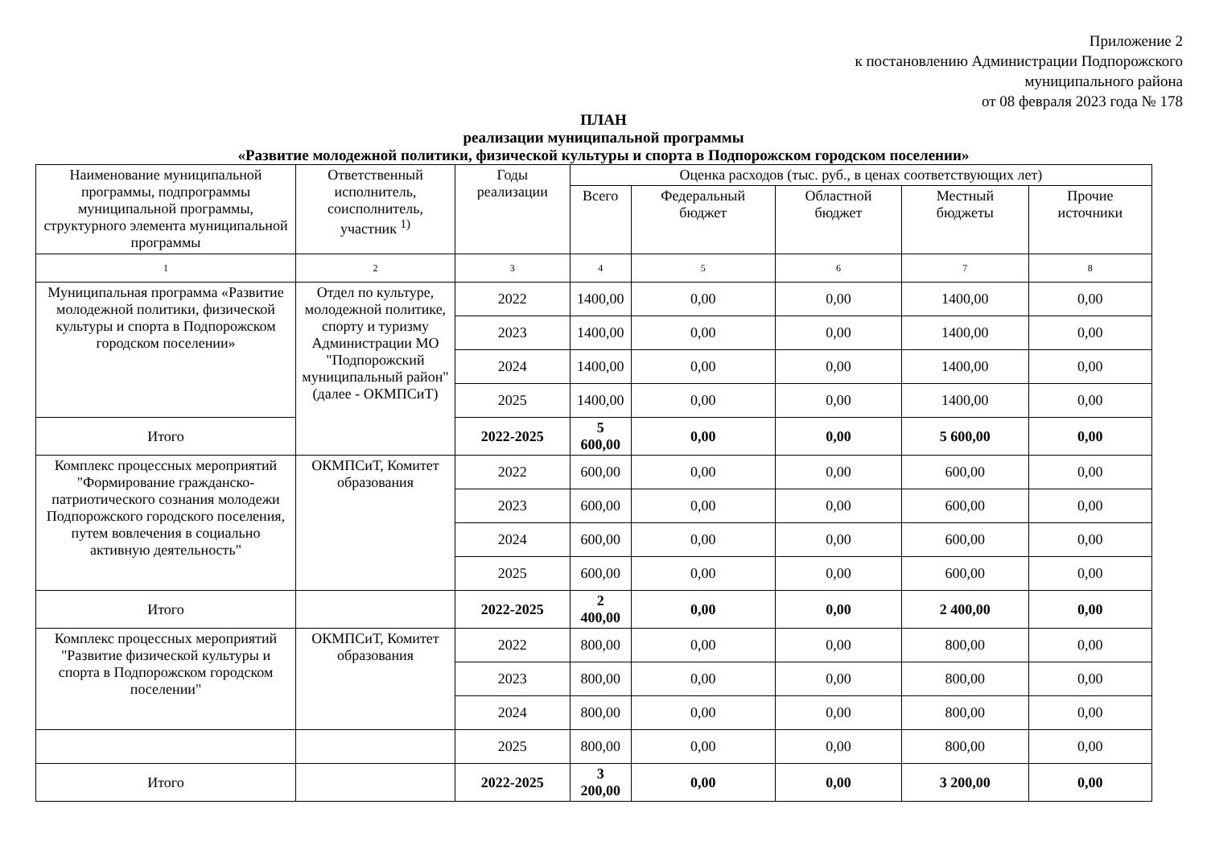Приложение 2
к постановлению Администрации Подпорожского
муниципального района
от 08 февраля 2023 года № 178
ПЛАН
реализации муниципальной программы
«Развитие молодежной политики, физической культуры и спорта в Подпорожском городском поселении»
| Наименование муниципальной программы, подпрограммы муниципальной программы, структурного элемента муниципальной программы | Ответственный исполнитель, соисполнитель, участник <sup>1)</sup> | Годы реализации | Оценка расходов (тыс. руб., в ценах соответствующих лет) | | | | |
| --- | --- | --- | --- | --- | --- | --- | --- |
| | | | Всего | Федеральный бюджет | Областной бюджет | Местный бюджеты | Прочие источники |
| 1 | 2 | 3 | 4 | 5 | 6 | 7 | 8 |
| Муниципальная программа «Развитие молодежной политики, физической культуры и спорта в Подпорожском городском поселении» | Отдел по культуре, молодежной политике, спорту и туризму Администрации МО "Подпорожский муниципальный район" (далее - ОКМПСиТ) | 2022 | 1400,00 | 0,00 | 0,00 | 1400,00 | 0,00 |
| | | 2023 | 1400,00 | 0,00 | 0,00 | 1400,00 | 0,00 |
| | | 2024 | 1400,00 | 0,00 | 0,00 | 1400,00 | 0,00 |
| | | 2025 | 1400,00 | 0,00 | 0,00 | 1400,00 | 0,00 |
| Итого | | 2022-2025 | 5 600,00 | 0,00 | 0,00 | 5 600,00 | 0,00 |
| Комплекс процессных мероприятий "Формирование гражданско-патриотического сознания молодежи Подпорожского городского поселения, путем вовлечения в социально активную деятельность" | ОКМПСиТ, Комитет образования | 2022 | 600,00 | 0,00 | 0,00 | 600,00 | 0,00 |
| | | 2023 | 600,00 | 0,00 | 0,00 | 600,00 | 0,00 |
| | | 2024 | 600,00 | 0,00 | 0,00 | 600,00 | 0,00 |
| | | 2025 | 600,00 | 0,00 | 0,00 | 600,00 | 0,00 |
| Итого | | 2022-2025 | 2 400,00 | 0,00 | 0,00 | 2 400,00 | 0,00 |
| Комплекс процессных мероприятий "Развитие физической культуры и спорта в Подпорожском городском поселении" | ОКМПСиТ, Комитет образования | 2022 | 800,00 | 0,00 | 0,00 | 800,00 | 0,00 |
| | | 2023 | 800,00 | 0,00 | 0,00 | 800,00 | 0,00 |
| | | 2024 | 800,00 | 0,00 | 0,00 | 800,00 | 0,00 |
| | | 2025 | 800,00 | 0,00 | 0,00 | 800,00 | 0,00 |
| Итого | | 2022-2025 | 3 200,00 | 0,00 | 0,00 | 3 200,00 | 0,00 |